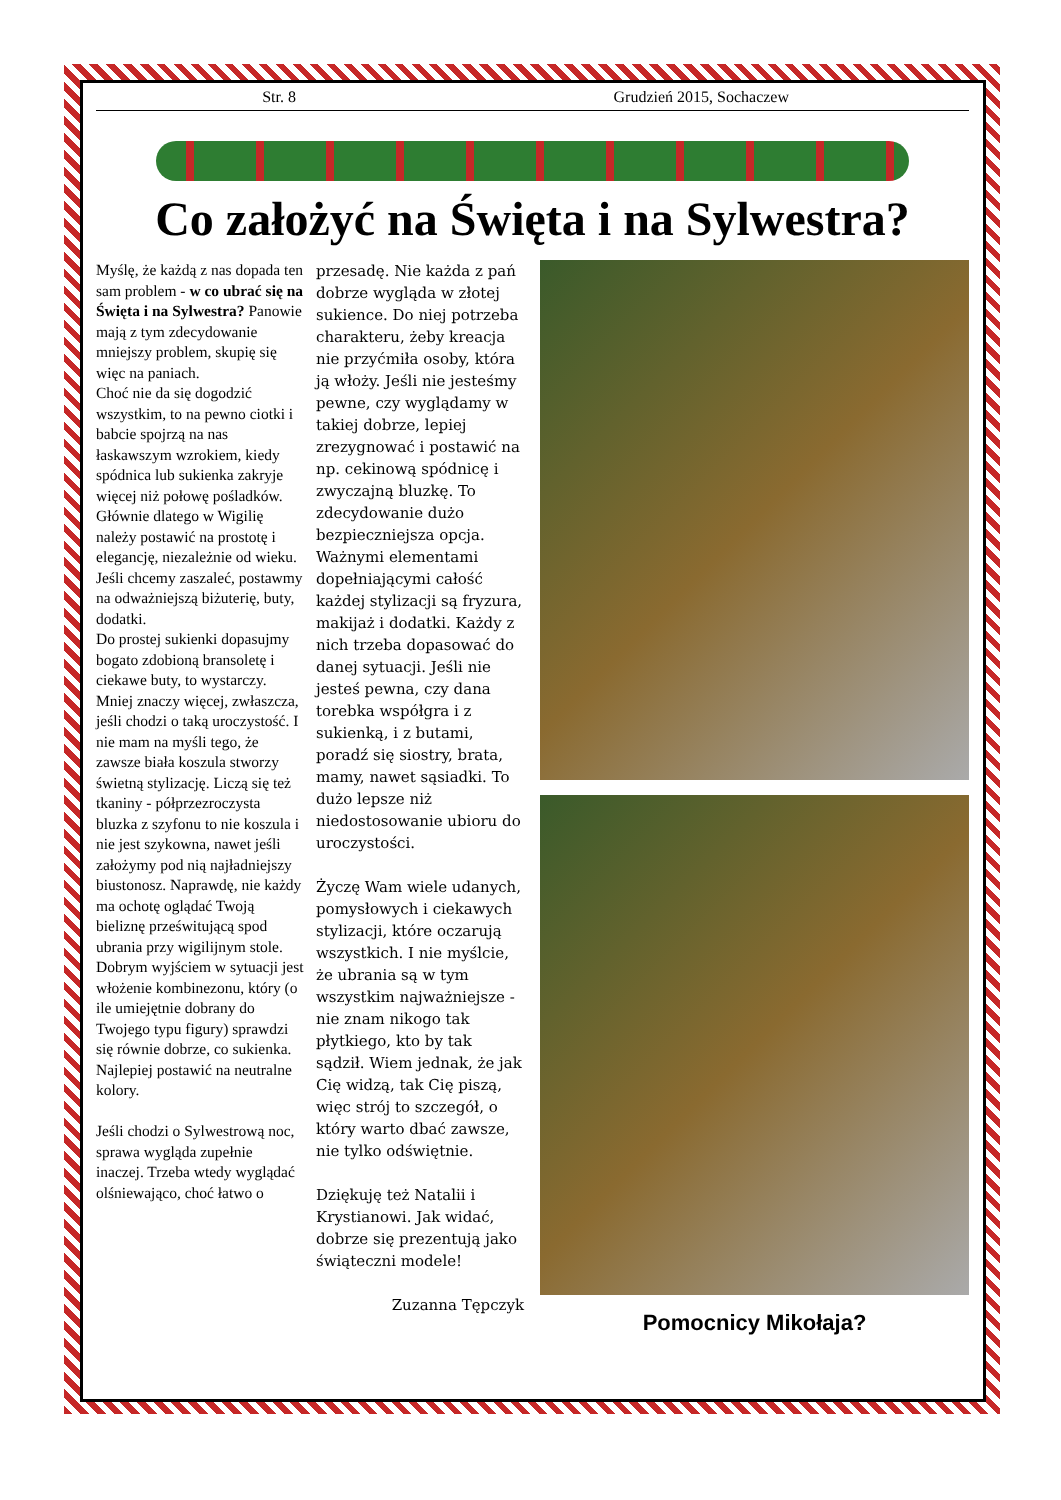Str. 8 Grudzień 2015, Sochaczew
Co założyć na Święta i na Sylwestra?
Myślę, że każdą z nas dopada ten sam problem - w co ubrać się na Święta i na Sylwestra? Panowie mają z tym zdecydowanie mniejszy problem, skupię się więc na paniach.
Choć nie da się dogodzić wszystkim, to na pewno ciotki i babcie spojrzą na nas łaskawszym wzrokiem, kiedy spódnica lub sukienka zakryje więcej niż połowę pośladków. Głównie dlatego w Wigilię należy postawić na prostotę i elegancję, niezależnie od wieku. Jeśli chcemy zaszaleć, postawmy na odważniejszą biżuterię, buty, dodatki.
Do prostej sukienki dopasujmy bogato zdobioną bransoletę i ciekawe buty, to wystarczy. Mniej znaczy więcej, zwłaszcza, jeśli chodzi o taką uroczystość. I nie mam na myśli tego, że zawsze biała koszula stworzy świetną stylizację. Liczą się też tkaniny - półprzezroczysta bluzka z szyfonu to nie koszula i nie jest szykowna, nawet jeśli założymy pod nią najładniejszy biustonosz. Naprawdę, nie każdy ma ochotę oglądać Twoją bieliznę prześwitującą spod ubrania przy wigilijnym stole.
Dobrym wyjściem w sytuacji jest włożenie kombinezonu, który (o ile umiejętnie dobrany do Twojego typu figury) sprawdzi się równie dobrze, co sukienka. Najlepiej postawić na neutralne kolory.
Jeśli chodzi o Sylwestrową noc, sprawa wygląda zupełnie inaczej. Trzeba wtedy wyglądać olśniewająco, choć łatwo o
przesadę. Nie każda z pań dobrze wygląda w złotej sukience. Do niej potrzeba charakteru, żeby kreacja nie przyćmiła osoby, która ją włoży. Jeśli nie jesteśmy pewne, czy wyglądamy w takiej dobrze, lepiej zrezygnować i postawić na np. cekinową spódnicę i zwyczajną bluzkę. To zdecydowanie dużo bezpieczniejsza opcja. Ważnymi elementami dopełniającymi całość każdej stylizacji są fryzura, makijaż i dodatki. Każdy z nich trzeba dopasować do danej sytuacji. Jeśli nie jesteś pewna, czy dana torebka współgra i z sukienką, i z butami, poradź się siostry, brata, mamy, nawet sąsiadki. To dużo lepsze niż niedostosowanie ubioru do uroczystości.
Życzę Wam wiele udanych, pomysłowych i ciekawych stylizacji, które oczarują wszystkich. I nie myślcie, że ubrania są w tym wszystkim najważniejsze - nie znam nikogo tak płytkiego, kto by tak sądził. Wiem jednak, że jak Cię widzą, tak Cię piszą, więc strój to szczegół, o który warto dbać zawsze, nie tylko odświętnie.
Dziękuję też Natalii i Krystianowi. Jak widać, dobrze się prezentują jako świąteczni modele!
Zuzanna Tępczyk
Pomocnicy Mikołaja?